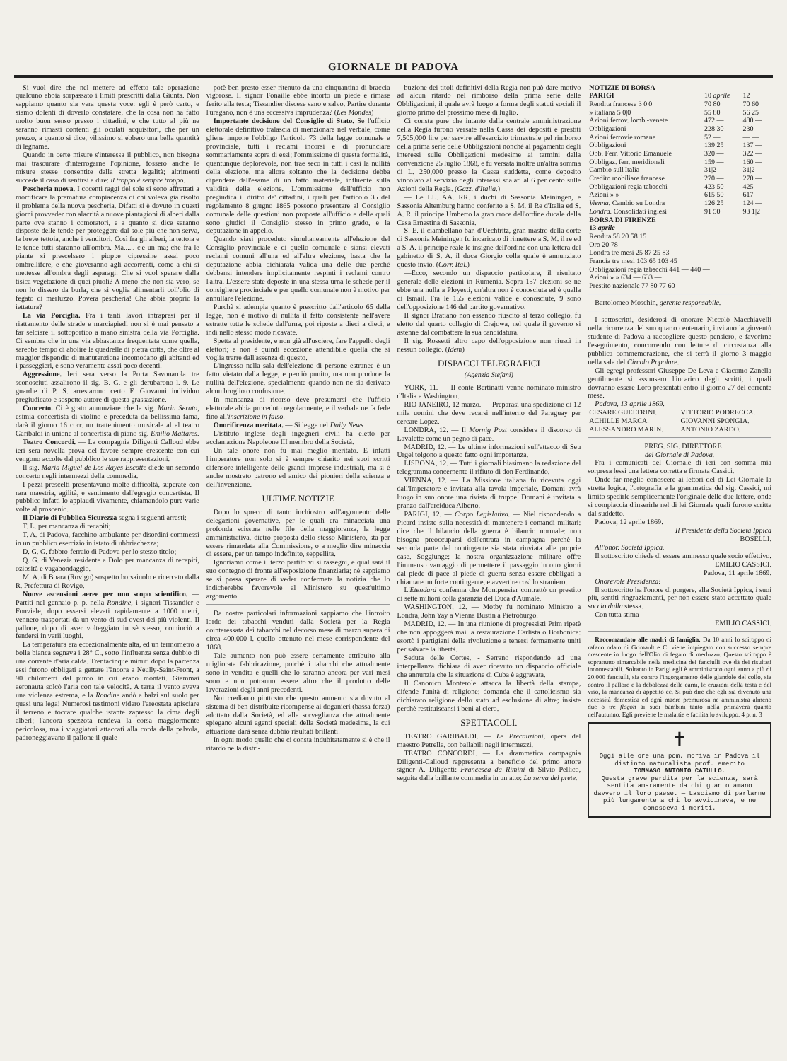GIORNALE DI PADOVA
Si vuol dire che nel mettere ad effetto tale operazione qualcuno abbia sorpassato i limiti prescritti dalla Giunta. Non sappiamo quanto sia vera questa voce: egli è però certo, e siamo dolenti di doverlo constatare, che la cosa non ha fatto molto buon senso presso i cittadini, e che tutto al più ne saranno rimasti contenti gli oculati acquisitori, che per un prezzo, a quanto si dice, vilissimo si ebbero una bella quantità di legname.
Quando in certe misure s'interessa il pubblico, non bisogna mai trascurare d'interrogarne l'opinione, fossero anche le misure stesse consentite dalla stretta legalità; altrimenti succede il caso di sentirsi a dire: il troppo è sempre troppo.
Pescheria nuova. I cocenti raggi del sole si sono affrettati a mortificare la prematura compiacenza di chi voleva già risolto il problema della nuova pescheria. Difatti si è dovuto in questi giorni provveder con alacrità a nuove piantagioni di alberi dalla parte ove stanno i comoratori, e a quanto si dice saranno disposte delle tende per proteggere dal sole più che non serva, la breve tettoia, anche i venditori. Così fra gli alberi, la tettoia e le tende tutti staranno all'ombra. Ma...... c'è un ma; che fra le piante si prescelsero i pioppe cipressine assai poco ombrellifere, e che gioveranno agli accorrenti, come a chi si mettesse all'ombra degli asparagi. Che si vuol sperare dalla tisica vegetazione di quei piuoli? A meno che non sia vero, se non lo dissero da burla, che si voglia alimentarli coll'olio di fegato di merluzzo. Povera pescheria! Che abbia proprio la iettatura?
La via Porciglia. Fra i tanti lavori intrapresi per il riattamento delle strade e marciapiedi non si è mai pensato a far selciare il sottoportico a mano sinistra della via Porciglia. Ci sembra che in una via abbastanza frequentata come quella, sarebbe tempo di abolire le quadrelle di pietra cotta, che oltre al maggior dispendio di manutenzione incomodano gli abitanti ed i passeggieri, e sono veramente assai poco decenti.
Aggressione. Ieri sera verso la Porta Savonarola tre sconosciuti assalirono il sig. B. G. e gli derubarono l. 9. Le guardie di P. S. arrestarono certo F. Giovanni individuo pregiudicato e sospetto autore di questa grassazione.
Concerto. Ci è grato annunziare che la sig. Maria Serato, esimia concertista di violino e preceduta da bellissima fama, darà il giorno 16 corr. un trattenimento musicale al al teatro Garibaldi in unione al concertista di piano sig. Emilio Mattares.
Teatro Concordi. — La compagnia Diligenti Calloud ebbe ieri sera novella prova del favore sempre crescente con cui vengono accolte dal pubblico le sue rappresentazioni.
Il sig. Maria Miguel de Los Rayes Escotte diede un secondo concerto negli intermezzi della commedia.
I pezzi prescelti presentavano molte difficoltà, superate con rara maestria, agilità, e sentimento dall'egregio concertista. Il pubblico infatti lo applaudì vivamente, chiamandolo pure varie volte al proscenio.
Il Diario di Pubblica Sicurezza segna i seguenti arresti:
T. L. per mancanza di recapiti;
T. A. di Padova, facchino ambulante per disordini commessi in un pubblico esercizio in istato di ubbriachezza;
D. G. G. fabbro-ferraio di Padova per lo stesso titolo;
Q. G. di Venezia residente a Dolo per mancanza di recapiti, oziosità e vagabondaggio.
M. A. di Boara (Rovigo) sospetto borsaiuolo e ricercato dalla R. Prefettura di Rovigo.
Nuove ascensioni aeree per uno scopo scientifico. — Partiti nel gennaio p. p. nella Rondine, i signori Tissandier e Fonviele, dopo essersi elevati rapidamente a 1000 metri, vennero trasportati da un vento di sud-ovest dei più violenti. Il pallone, dopo di aver volteggiato in sè stesso, cominciò a fendersi in varii luoghi.
La temperatura era eccezionalmente alta, ed un termometro a bolla bianca segnava i 28° C., sotto l'influenza senza dubbio di una corrente d'aria calda. Trentacinque minuti dopo la partenza essi furono obbligati a gettare l'àncora a Neully-Saint-Front, a 90 chilometri dal punto in cui erano montati. Giammai aeronauta solcò l'aria con tale velocità. A terra il vento aveva una violenza estrema, e la Rondine andò a balzi sul suolo per quasi una lega! Numerosi testimoni videro l'areostata apisciare il terreno e toccare qualche istante zapresso la cima degli alberi; l'ancora spezzota rendeva la corsa maggiormente pericolosa, ma i viaggiatori attaccati alla corda della palvola, padroneggiavano il pallone il quale
potè ben presto esser ritenuto da una cinquantina di braccia vigorose. Il signor Fonaille ebbe intorto un piede e rimase ferito alla testa; Tissandier discese sano e salvo. Partire durante l'uragano, non è una eccessiva imprudenza? (Les Mondes)
Importante decisione del Consiglio di Stato. Se l'ufficio elettorale definitivo tralascia di menzionare nel verbale, come gliene impone l'obbligo l'articolo 73 della legge comunale e provinciale, tutti i reclami incorsi e di pronunciare sommariamente sopra di essi; l'ommissione di questa formalità, quantunque deplorevole, non trae seco in tutti i casi la nullità della elezione, ma allora soltanto che la decisione debba dipendere dall'esame di un fatto materiale, influente sulla validità della elezione. L'ommissione dell'ufficio non pregiudica il diritto de' cittadini, i quali per l'articolo 35 del regolamento 8 giugno 1865 possono presentare al Consiglio comunale delle questioni non proposte all'ufficio e delle quali sono giudici il Consiglio stesso in primo grado, e la deputazione in appello.
Quando siasi proceduto simultaneamente all'elezione del Consiglio provinciale e di quello comunale e siansi elevati reclami comuni all'una ed all'altra elezione, basta che la deputazione abbia dichiarata valida una delle due perchè debbansi intendere implicitamente respinti i reclami contro l'altra. L'essere state deposte in una stessa urna le schede per il consigliere provinciale e per quello comunale non è motivo per annullare l'elezione.
Purchè si adempia quanto è prescritto dall'articolo 65 della legge, non è motivo di nullità il fatto consistente nell'avere estratte tutte le schede dall'urna, poi riposte a dieci a dieci, e indi nello stesso modo ricavate.
Spetta al presidente, e non già all'usciere, fare l'appello degli elettori; e non è quindi eccezione attendibile quella che si voglia trarre dall'assenza di questo.
L'ingresso nella sala dell'elezione di persone estranee è un fatto vietato dalla legge, e perciò punito, ma non produce la nullità dell'elezione, specialmente quando non ne sia derivato alcun broglio o confusione.
In mancanza di ricorso deve presumersi che l'ufficio elettorale abbia proceduto regolarmente, e il verbale ne fa fede fino all'inscrizione in falso.
Onorificenza meritata. — Si legge nel Daily News
L'istituto inglese degli ingegneri civili ha eletto per acclamazione Napoleone III membro della Società.
Un tale onore non fu mai meglio meritato. E infatti l'imperatore non solo si è sempre chiarito nei suoi scritti difensore intelligente delle grandi imprese industriali, ma si è anche mostrato patrono ed amico dei pionieri della scienza e dell'invenzione.
ULTIME NOTIZIE
Dopo lo spreco di tanto inchiostro sull'argomento delle delegazioni governative, per le quali era minacciata una profonda scissura nelle file della maggioranza, la legge amministrativa, dietro proposta dello stesso Ministero, sta per essere rimandata alla Commissione, o a meglio dire minaccia di essere, per un tempo indefinito, seppellita.
Ignoriamo come il terzo partito vi si rassegni, e qual sarà il suo contegno di fronte all'esposizione finanziaria; nè sappiamo se si possa sperare di veder confermata la notizia che lo indicherebbe favorevole al Ministero su quest'ultimo argomento.
Da nostre particolari informazioni sappiamo che l'introito lordo dei tabacchi venduti dalla Società per la Regìa cointeressata dei tabacchi nel decorso mese di marzo supera di circa 400,000 l. quello ottenuto nel mese corrispondente del 1868.
Tale aumento non può essere certamente attribuito alla migliorata fabbricazione, poichè i tabacchi che attualmente sono in vendita e quelli che lo saranno ancora per vari mesi sono e non potranno essere altro che il prodotto delle lavorazioni degli anni precedenti.
Noi crediamo piuttosto che questo aumento sia dovuto al sistema di ben distribuite ricompense ai doganieri (bassa-forza) adottato dalla Società, ed alla sorveglianza che attualmente spiegano alcuni agenti speciali della Società medesima, la cui attuazione darà senza dubbio risultati brillanti.
In ogni modo quello che ci consta indubitatamente si è che il ritardo nella distri-
buzione dei titoli definitivi della Regìa non può dare motivo ad alcun ritardo nel rimborso della prima serie delle Obbligazioni, il quale avrà luogo a forma degli statuti sociali il giorno primo del prossimo mese di luglio.
Ci consta pure che intanto dalla centrale amministrazione della Regìa furono versate nella Cassa dei depositi e prestiti 7,505,000 lire per servire all'esercizio trimestrale pel rimborso della prima serie delle Obbligazioni nonchè al pagamento degli interessi sulle Obbligazioni medesime ai termini della convenzione 25 luglio 1868, e fu versata inoltre un'altra somma di L. 250,000 presso la Cassa suddetta, come deposito vincolato al servizio degli interessi scalati al 6 per cento sulle Azioni della Regìa. (Gazz. d'Italia.)
— Le LL. AA. RR. i duchi di Sassonia Meiningen, e Sassonia Altemburg hanno conferito a S. M. il Re d'Italia ed S. A. R. il principe Umberto la gran croce dell'ordine ducale della Casa Ernestina di Sassonia.
S. E. il ciambellano bar. d'Uechtritz, gran mastro della corte di Sassonia Meiningen fu incaricato di rimettere a S. M. il re ed a S. A. il principe reale le insigne dell'ordine con una lettera del gabinetto di S. A. il duca Giorgio colla quale è annunziato questo invio. (Corr. Ital.)
—Ecco, secondo un dispaccio particolare, il risultato generale delle elezioni in Rumenia. Sopra 157 elezioni se ne ebbe una nulla a Ployesti, un'altra non è conosciuta ed è quella di Ismail. Fra le 155 elezioni valide e conosciute, 9 sono dell'opposizione 146 del partito governativo.
Il signor Bratiano non essendo riuscito al terzo collegio, fu eletto dal quarto collegio di Crajowa, nel quale il governo si astenne dal combattere la sua candidatura.
Il sig. Rossetti altro capo dell'opposizione non riuscì in nessun collegio. (Idem)
DISPACCI TELEGRAFICI
(Agenzia Stefani)
YORK, 11. — Il conte Bertinatti venne nominato ministro d'Italia a Washington.
RIO JANEIRO, 12 marzo. — Preparasi una spedizione di 12 mila uomini che deve recarsi nell'interno del Paraguay per cercare Lopez.
LONDRA, 12. — Il Mornig Post considera il discorso di Lavalette come un pegno di pace.
MADRID, 12. — Le ultime informazioni sull'attacco di Seu Urgel tolgono a questo fatto ogni importanza.
LISBONA, 12. — Tutti i giornali biasimano la redazione del telegramma concernente il rifiuto di don Ferdinando.
VIENNA, 12. — La Missione italiana fu ricevuta oggi dall'Imperatore e invitata alla tavola imperiale. Domani avrà luogo in suo onore una rivista di truppe. Domani è invitata a pranzo dall'arciduca Alberto.
PARIGI, 12. — Corpo Legislativo. — Niel rispondendo a Picard insiste sulla necessità di mantenere i comandi militari: dice che il bilancio della guerra è bilancio normale: non bisogna preoccuparsi dell'entrata in campagna perchè la seconda parte del contingente sia stata rinviata alle proprie case. Soggiunge: la nostra organizzazione militare offre l'immenso vantaggio di permettere il passaggio in otto giorni dal piede di pace al piede di guerra senza essere obbligati a chiamare un forte contingente, e avvertire così lo straniero.
L'Etendard conferma che Montpensier contrattò un prestito di sette milioni colla garanzia del Duca d'Aumale.
WASHINGTON, 12. — Motby fu nominato Ministro a Londra, John Yay a Vienna Bustin a Pietroburgo.
MADRID, 12. — In una riunione di progressisti Prim ripetè che non appoggerà mai la restaurazione Carlista o Borbonica: esortò i partigiani della rivoluzione a tenersi fermamente uniti per salvare la libertà.
Seduta delle Cortes. - Serrano rispondendo ad una interpellanza dichiara di aver ricevuto un dispaccio officiale che annunzia che la situazione di Cuba è aggravata.
Il Canonico Monterole attacca la libertà della stampa, difende l'unità di religione: domanda che il cattolicismo sia dichiarato religione dello stato ad esclusione di altre; insiste perchè restituiscansi i beni al clero.
SPETTACOLI.
TEATRO GARIBALDI. — Le Precauzioni, opera del maestro Petrella, con ballabili negli intermezzi.
TEATRO CONCORDI. — La drammatica compagnia Diligenti-Calloud rappresenta a beneficio del primo attore signor A. Diligenti: Francesca da Rimini di Silvio Pellico, seguita dalla brillante commedia in un atto: La serva del prete.
| NOTIZIE DI BORSA | | |
| --- | --- | --- |
| PARIGI | 10 aprile | 12 |
| Rendita francese 3 0/0 | 70 80 | 70 60 |
| » italiana 5 0/0 | 55 80 | 56 25 |
| Azioni ferrov. lomb.-venete | 472 — | 480 — |
| Obbligazioni | 228 30 | 230 — |
| Azioni ferrovie romane | 52 — | — — |
| Obbligazioni | 139 25 | 137 — |
| Obb. Ferr. Vittorio Emanuele | 320 — | 322 — |
| Obbligaz. ferr. meridionali | 159 — | 160 — |
| Cambio sull'Italia | 31/2 | 31/2 |
| Credito mobiliare francese | 270 — | 270 — |
| Obbligazioni regia tabacchi | 423 50 | 425 — |
| Azioni » » | 615 50 | 617 — |
| Vienna. Cambio su Londra | 126 25 | 124 — |
| Londra. Consolidati inglesi | 91 50 | 93 1/2 |
| BORSA DI FIRENZE 13 aprile | | |
| Rendita 58 20 58 15 | | |
| Oro 20 78 | | |
| Londra tre mesi 25 87 25 83 | | |
| Francia tre mesi 103 65 103 45 | | |
| Obbligazioni regìa tabacchi 441 — 440 — | | |
| Azioni » » 634 — 633 — | | |
| Prestito nazionale 77 80 77 60 | | |
Bartolomeo Moschin, gerente responsabile.
I sottoscritti, desiderosi di onorare Niccolò Macchiavelli nella ricorrenza del suo quarto centenario, invitano la gioventù studente di Padova a raccogliere questo pensiero, e favorirne l'eseguimento, concorrendo con letture di circostanza alla pubblica commemorazione, che si terrà il giorno 3 maggio nella sala del Circolo Popolare.
Gli egregi professori Giuseppe De Leva e Giacomo Zanella gentilmente si assunsero l'incarico degli scritti, i quali dovranno essere Loro presentati entro il giorno 27 del corrente mese.
Padova, 13 aprile 1869.
| CESARE GUELTRINI. | VITTORIO PODRECCA. |
| ACHILLE MARCA. | GIOVANNI SPONGIA. |
| ALESSANDRO MARIN. | ANTONIO ZARDO. |
PREG. SIG. DIRETTORE
del Giornale di Padova.
Fra i comunicati del Giornale di ieri con somma mia sorpresa lessi una lettera corretta e firmata Cassici.
Onde far meglio conoscere ai lettori del di Lei Giornale la stretta logica, l'ortografia e la grammatica del sig. Cassici, mi limito spedirle semplicemente l'originale delle due lettere, onde si compiaccia d'inserirle nel di lei Giornale quali furono scritte dal suddetto.
Padova, 12 aprile 1869.
Il Presidente della Società Ippica
BOSELLI.
All'onor. Società Ippica.
Il sottoscritto chiede di essere ammesso quale socio effettivo.
EMILIO CASSICI.
Padova, 11 aprile 1869.
Onorevole Presidenza!
Il sottoscritto ha l'onore di porgere, alla Società Ippica, i suoi più, sentiti ringraziamenti, per non essere stato accettato quale soccio dalla stessa.
Con tutta stima
EMILIO CASSICI.
Raccomandato alle madri di famiglia. Da 10 anni lo sciroppo di rafano odato di Grimault e C. viene impiegato con successo sempre crescente in luogo dell'Olio di fegato di merluzzo. Questo sciroppo è soprattutto rimarcabile nella medicina dei fanciulli ove dà dei risultati incontestabili. Soltanto in Parigi egli è amministrato ogni anno a più di 20,000 fanciulli, sia contro l'ingorgamento delle glandole del collo, sia contro il pallore e la debolezza delle carni, le eruzioni della testa e del viso, la mancanza di appetito ec. Si può dire che egli sia divenuto una necessità domestica ed ogni madre premurosa ne amministra almeno due o tre flaçon ai suoi bambini tanto nella primavera quanto nell'autunno. Egli previene le malattie e facilita lo sviluppo. 4 p. n. 3
✝
Oggi alle ore una pom. moriva in Padova il distinto naturalista prof. emerito
TOMMASO ANTONIO CATULLO.
Questa grave perdita per la scienza, sarà sentita amaramente da chi guanto amano davvero il loro paese. — Lasciamo di parlarne più lungamente a chi lo avvicinava, e ne conosceva i meriti.